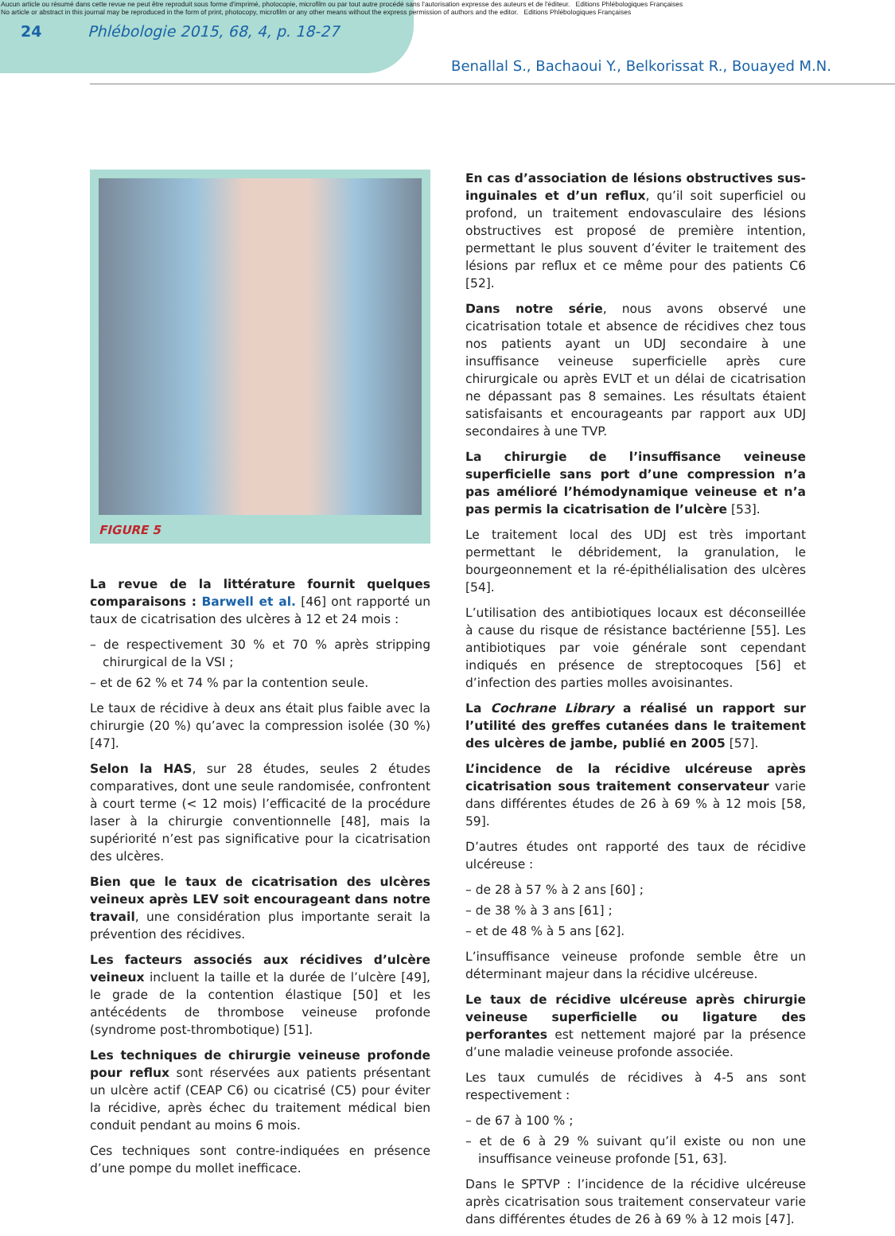Aucun article ou résumé dans cette revue ne peut être reproduit sous forme d'imprimé, photocopie, microfilm ou par tout autre procédé sans l'autorisation expresse des auteurs et de l'éditeur. Editions Phlébologiques Françaises
No article or abstract in this journal may be reproduced in the form of print, photocopy, microfilm or any other means without the express permission of authors and the editor. Editions Phlébologiques Françaises
24 Phlébologie 2015, 68, 4, p. 18-27
Benallal S., Bachaoui Y., Belkorissat R., Bouayed M.N.
FIGURE 5
La revue de la littérature fournit quelques comparaisons : Barwell et al. [46] ont rapporté un taux de cicatrisation des ulcères à 12 et 24 mois :
– de respectivement 30 % et 70 % après stripping chirurgical de la VSI ;
– et de 62 % et 74 % par la contention seule.
Le taux de récidive à deux ans était plus faible avec la chirurgie (20 %) qu’avec la compression isolée (30 %) [47].
Selon la HAS, sur 28 études, seules 2 études comparatives, dont une seule randomisée, confrontent à court terme (< 12 mois) l’efficacité de la procédure laser à la chirurgie conventionnelle [48], mais la supériorité n’est pas significative pour la cicatrisation des ulcères.
Bien que le taux de cicatrisation des ulcères veineux après LEV soit encourageant dans notre travail, une considération plus importante serait la prévention des récidives.
Les facteurs associés aux récidives d’ulcère veineux incluent la taille et la durée de l’ulcère [49], le grade de la contention élastique [50] et les antécédents de thrombose veineuse profonde (syndrome post-thrombotique) [51].
Les techniques de chirurgie veineuse profonde pour reflux sont réservées aux patients présentant un ulcère actif (CEAP C6) ou cicatrisé (C5) pour éviter la récidive, après échec du traitement médical bien conduit pendant au moins 6 mois.
Ces techniques sont contre-indiquées en présence d’une pompe du mollet inefficace.
En cas d’association de lésions obstructives sus-inguinales et d’un reflux, qu’il soit superficiel ou profond, un traitement endovasculaire des lésions obstructives est proposé de première intention, permettant le plus souvent d’éviter le traitement des lésions par reflux et ce même pour des patients C6 [52].
Dans notre série, nous avons observé une cicatrisation totale et absence de récidives chez tous nos patients ayant un UDJ secondaire à une insuffisance veineuse superficielle après cure chirurgicale ou après EVLT et un délai de cicatrisation ne dépassant pas 8 semaines. Les résultats étaient satisfaisants et encourageants par rapport aux UDJ secondaires à une TVP.
La chirurgie de l’insuffisance veineuse superficielle sans port d’une compression n’a pas amélioré l’hémodynamique veineuse et n’a pas permis la cicatrisation de l’ulcère [53].
Le traitement local des UDJ est très important permettant le débridement, la granulation, le bourgeonnement et la ré-épithélialisation des ulcères [54].
L’utilisation des antibiotiques locaux est déconseillée à cause du risque de résistance bactérienne [55]. Les antibiotiques par voie générale sont cependant indiqués en présence de streptocoques [56] et d’infection des parties molles avoisinantes.
La Cochrane Library a réalisé un rapport sur l’utilité des greffes cutanées dans le traitement des ulcères de jambe, publié en 2005 [57].
L’incidence de la récidive ulcéreuse après cicatrisation sous traitement conservateur varie dans différentes études de 26 à 69 % à 12 mois [58, 59].
D’autres études ont rapporté des taux de récidive ulcéreuse :
– de 28 à 57 % à 2 ans [60] ;
– de 38 % à 3 ans [61] ;
– et de 48 % à 5 ans [62].
L’insuffisance veineuse profonde semble être un déterminant majeur dans la récidive ulcéreuse.
Le taux de récidive ulcéreuse après chirurgie veineuse superficielle ou ligature des perforantes est nettement majoré par la présence d’une maladie veineuse profonde associée.
Les taux cumulés de récidives à 4-5 ans sont respectivement :
– de 67 à 100 % ;
– et de 6 à 29 % suivant qu’il existe ou non une insuffisance veineuse profonde [51, 63].
Dans le SPTVP : l’incidence de la récidive ulcéreuse après cicatrisation sous traitement conservateur varie dans différentes études de 26 à 69 % à 12 mois [47].